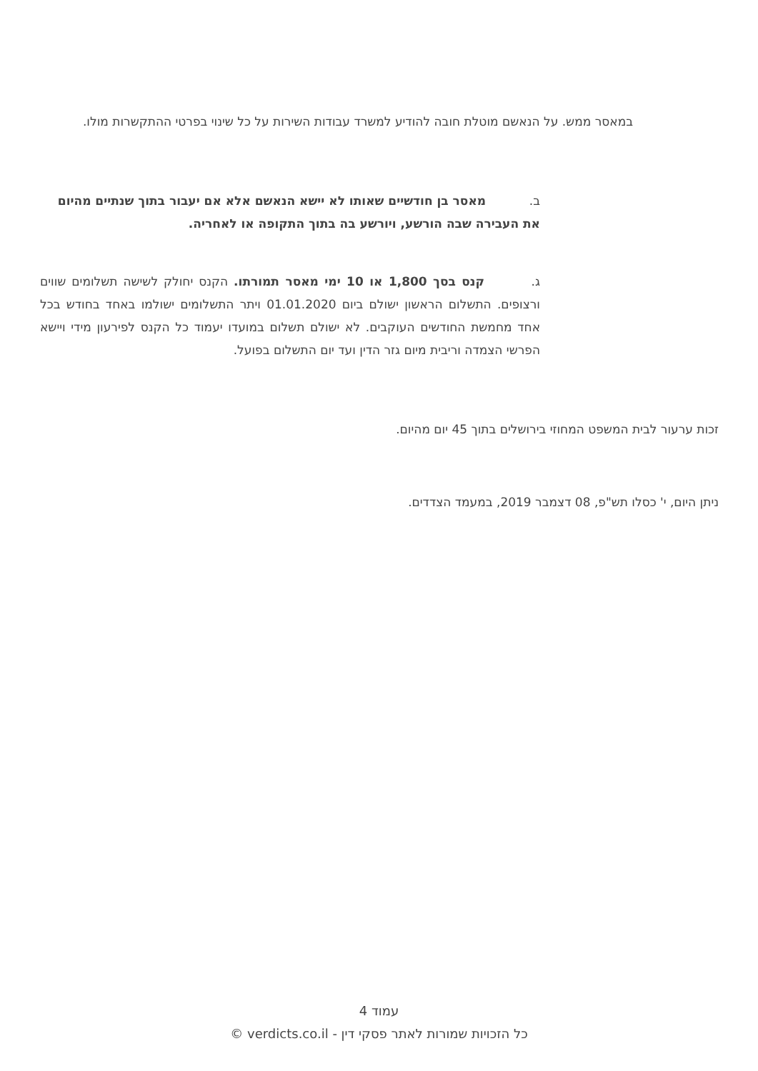במאסר ממש. על הנאשם מוטלת חובה להודיע למשרד עבודות השירות על כל שינוי בפרטי ההתקשרות מולו.
ב. מאסר בן חודשיים שאותו לא יישא הנאשם אלא אם יעבור בתוך שנתיים מהיום את העבירה שבה הורשע, ויורשע בה בתוך התקופה או לאחריה.
ג. קנס בסך 1,800 או 10 ימי מאסר תמורתו. הקנס יחולק לשישה תשלומים שווים ורצופים. התשלום הראשון ישולם ביום 01.01.2020 ויתר התשלומים ישולמו באחד בחודש בכל אחד מחמשת החודשים העוקבים. לא ישולם תשלום במועדו יעמוד כל הקנס לפירעון מידי ויישא הפרשי הצמדה וריבית מיום גזר הדין ועד יום התשלום בפועל.
זכות ערעור לבית המשפט המחוזי בירושלים בתוך 45 יום מהיום.
ניתן היום, י' כסלו תש"פ, 08 דצמבר 2019, במעמד הצדדים.
עמוד 4
כל הזכויות שמורות לאתר פסקי דין - verdicts.co.il ©